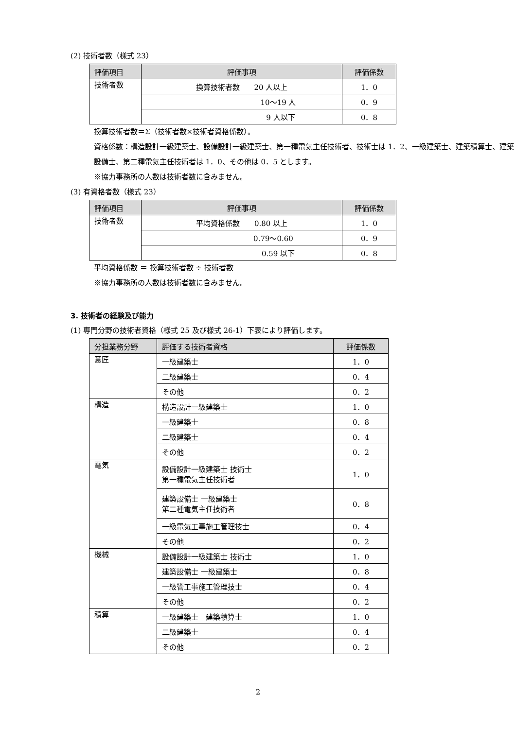(2) 技術者数（様式 23）
| 評価項目 | 評価事項 | 評価係数 |
| --- | --- | --- |
| 技術者数 | 換算技術者数 20 人以上 | 1．0 |
| | 10〜19 人 | 0．9 |
| | 9 人以下 | 0．8 |
換算技術者数＝Σ（技術者数×技術者資格係数）。
資格係数：構造設計一級建築士、設備設計一級建築士、第一種電気主任技術者、技術士は 1．2、一級建築士、建築積算士、建築設備士、第二種電気主任技術者は 1．0、その他は 0．5 とします。
※協力事務所の人数は技術者数に含みません。
(3) 有資格者数（様式 23）
| 評価項目 | 評価事項 | 評価係数 |
| --- | --- | --- |
| 技術者数 | 平均資格係数 0.80 以上 | 1．0 |
| | 0.79〜0.60 | 0．9 |
| | 0.59 以下 | 0．8 |
平均資格係数 ＝ 換算技術者数 ÷ 技術者数
※協力事務所の人数は技術者数に含みません。
3. 技術者の経験及び能力
(1) 専門分野の技術者資格（様式 25 及び様式 26-1）下表により評価します。
| 分担業務分野 | 評価する技術者資格 | 評価係数 |
| --- | --- | --- |
| 意匠 | 一級建築士 | 1．0 |
| | 二級建築士 | 0．4 |
| | その他 | 0．2 |
| 構造 | 構造設計一級建築士 | 1．0 |
| | 一級建築士 | 0．8 |
| | 二級建築士 | 0．4 |
| | その他 | 0．2 |
| 電気 | 設備設計一級建築士 技術士 第一種電気主任技術者 | 1．0 |
| | 建築設備士 一級建築士 第二種電気主任技術者 | 0．8 |
| | 一級電気工事施工管理技士 | 0．4 |
| | その他 | 0．2 |
| 機械 | 設備設計一級建築士 技術士 | 1．0 |
| | 建築設備士 一級建築士 | 0．8 |
| | 一級管工事施工管理技士 | 0．4 |
| | その他 | 0．2 |
| 積算 | 一級建築士 建築積算士 | 1．0 |
| | 二級建築士 | 0．4 |
| | その他 | 0．2 |
2